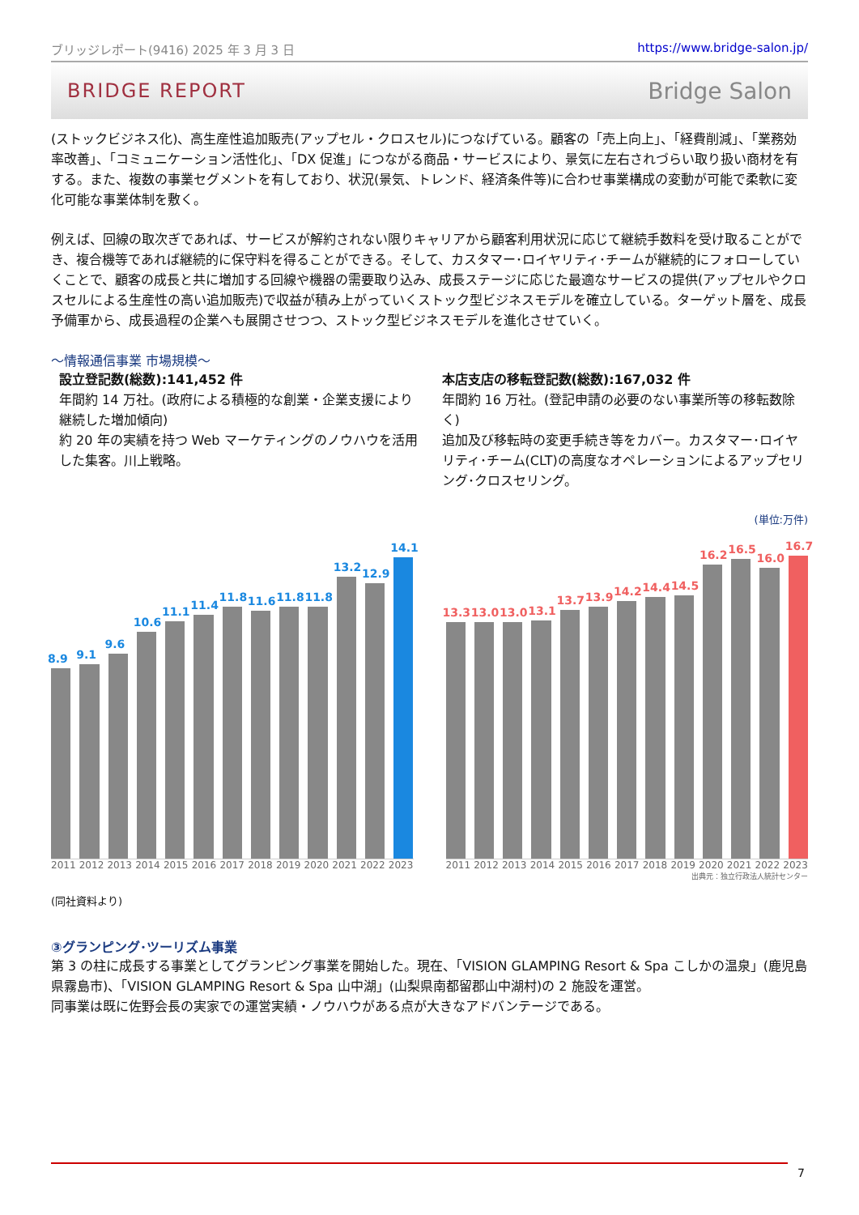ブリッジレポート(9416) 2025 年 3 月 3 日 https://www.bridge-salon.jp/
BRIDGE REPORT Bridge Salon
(ストックビジネス化)、高生産性追加販売(アップセル・クロスセル)につなげている。顧客の「売上向上」、「経費削減」、「業務効率改善」、「コミュニケーション活性化」、「DX 促進」につながる商品・サービスにより、景気に左右されづらい取り扱い商材を有する。また、複数の事業セグメントを有しており、状況(景気、トレンド、経済条件等)に合わせ事業構成の変動が可能で柔軟に変化可能な事業体制を敷く。
例えば、回線の取次ぎであれば、サービスが解約されない限りキャリアから顧客利用状況に応じて継続手数料を受け取ることができ、複合機等であれば継続的に保守料を得ることができる。そして、カスタマー･ロイヤリティ･チームが継続的にフォローしていくことで、顧客の成長と共に増加する回線や機器の需要取り込み、成長ステージに応じた最適なサービスの提供(アップセルやクロスセルによる生産性の高い追加販売)で収益が積み上がっていくストック型ビジネスモデルを確立している。ターゲット層を、成長予備軍から、成長過程の企業へも展開させつつ、ストック型ビジネスモデルを進化させていく。
～情報通信事業 市場規模～
設立登記数(総数):141,452 件
年間約 14 万社。(政府による積極的な創業・企業支援により継続した増加傾向)
約 20 年の実績を持つ Web マーケティングのノウハウを活用した集客。川上戦略。
本店支店の移転登記数(総数):167,032 件
年間約 16 万社。(登記申請の必要のない事業所等の移転数除く)
追加及び移転時の変更手続き等をカバー。カスタマー･ロイヤリティ･チーム(CLT)の高度なオペレーションによるアップセリング･クロスセリング。
(単位:万件)
8.9
9.1
9.6
10.6
11.1
11.4
11.8
11.6
11.8
11.8
13.2
12.9
14.1
2011 2012 2013 2014 2015 2016 2017 2018 2019 2020 2021 2022 2023
13.3
13.0
13.0
13.1
13.7
13.9
14.2
14.4
14.5
16.2
16.5
16.0
16.7
2011 2012 2013 2014 2015 2016 2017 2018 2019 2020 2021 2022 2023
出典元：独立行政法人統計センター
(同社資料より)
③グランピング･ツーリズム事業
第 3 の柱に成長する事業としてグランピング事業を開始した。現在、「VISION GLAMPING Resort & Spa こしかの温泉」(鹿児島県霧島市)、「VISION GLAMPING Resort & Spa 山中湖」(山梨県南都留郡山中湖村)の 2 施設を運営。
同事業は既に佐野会長の実家での運営実績・ノウハウがある点が大きなアドバンテージである。
7